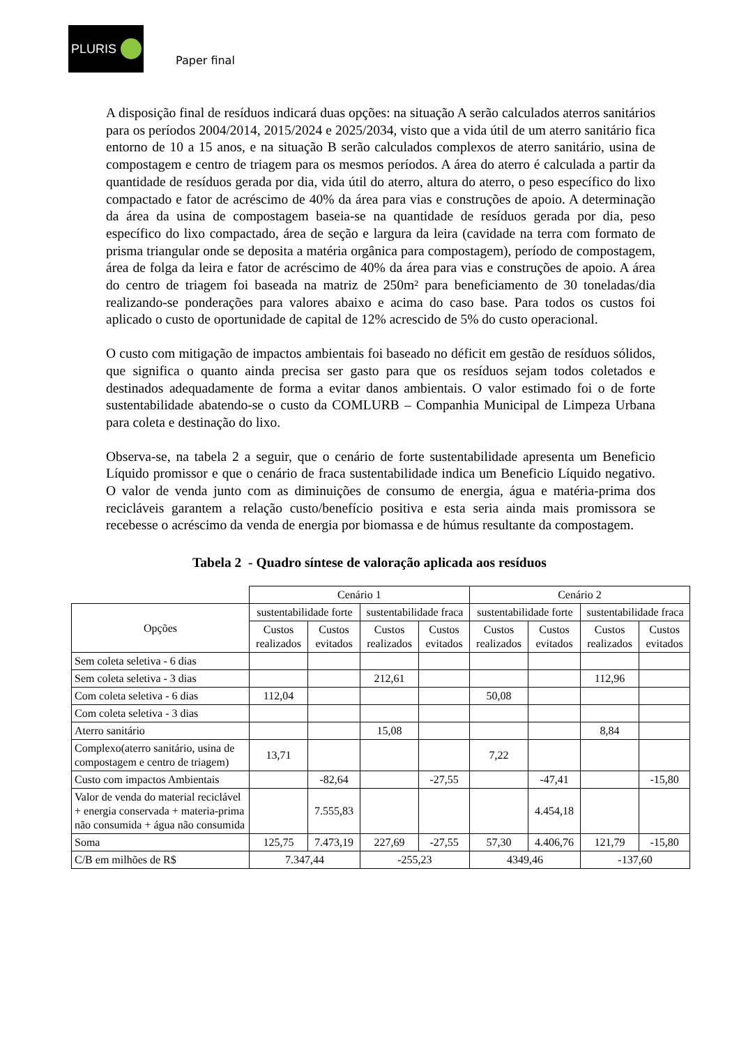PLURIS
Paper final
A disposição final de resíduos indicará duas opções: na situação A serão calculados aterros sanitários para os períodos 2004/2014, 2015/2024 e 2025/2034, visto que a vida útil de um aterro sanitário fica entorno de 10 a 15 anos, e na situação B serão calculados complexos de aterro sanitário, usina de compostagem e centro de triagem para os mesmos períodos. A área do aterro é calculada a partir da quantidade de resíduos gerada por dia, vida útil do aterro, altura do aterro, o peso específico do lixo compactado e fator de acréscimo de 40% da área para vias e construções de apoio. A determinação da área da usina de compostagem baseia-se na quantidade de resíduos gerada por dia, peso específico do lixo compactado, área de seção e largura da leira (cavidade na terra com formato de prisma triangular onde se deposita a matéria orgânica para compostagem), período de compostagem, área de folga da leira e fator de acréscimo de 40% da área para vias e construções de apoio. A área do centro de triagem foi baseada na matriz de 250m² para beneficiamento de 30 toneladas/dia realizando-se ponderações para valores abaixo e acima do caso base. Para todos os custos foi aplicado o custo de oportunidade de capital de 12% acrescido de 5% do custo operacional.
O custo com mitigação de impactos ambientais foi baseado no déficit em gestão de resíduos sólidos, que significa o quanto ainda precisa ser gasto para que os resíduos sejam todos coletados e destinados adequadamente de forma a evitar danos ambientais. O valor estimado foi o de forte sustentabilidade abatendo-se o custo da COMLURB – Companhia Municipal de Limpeza Urbana para coleta e destinação do lixo.
Observa-se, na tabela 2 a seguir, que o cenário de forte sustentabilidade apresenta um Beneficio Líquido promissor e que o cenário de fraca sustentabilidade indica um Beneficio Líquido negativo. O valor de venda junto com as diminuições de consumo de energia, água e matéria-prima dos recicláveis garantem a relação custo/benefício positiva e esta seria ainda mais promissora se recebesse o acréscimo da venda de energia por biomassa e de húmus resultante da compostagem.
Tabela 2 - Quadro síntese de valoração aplicada aos resíduos
| | Cenário 1 | | | | Cenário 2 | | | |
| --- | --- | --- | --- | --- | --- | --- | --- | --- |
| Opções | sustentabilidade forte | | sustentabilidade fraca | | sustentabilidade forte | | sustentabilidade fraca | |
| | Custos realizados | Custos evitados | Custos realizados | Custos evitados | Custos realizados | Custos evitados | Custos realizados | Custos evitados |
| Sem coleta seletiva - 6 dias | | | | | | | | |
| Sem coleta seletiva - 3 dias | | | 212,61 | | | | 112,96 | |
| Com coleta seletiva - 6 dias | 112,04 | | | | 50,08 | | | |
| Com coleta seletiva - 3 dias | | | | | | | | |
| Aterro sanitário | | | 15,08 | | | | 8,84 | |
| Complexo(aterro sanitário, usina de compostagem e centro de triagem) | 13,71 | | | | 7,22 | | | |
| Custo com impactos Ambientais | | -82,64 | | -27,55 | | -47,41 | | -15,80 |
| Valor de venda do material reciclável + energia conservada + materia-prima não consumida + água não consumida | | 7.555,83 | | | | 4.454,18 | | |
| Soma | 125,75 | 7.473,19 | 227,69 | -27,55 | 57,30 | 4.406,76 | 121,79 | -15,80 |
| C/B em milhões de R$ | 7.347,44 | | -255,23 | | 4349,46 | | -137,60 | |